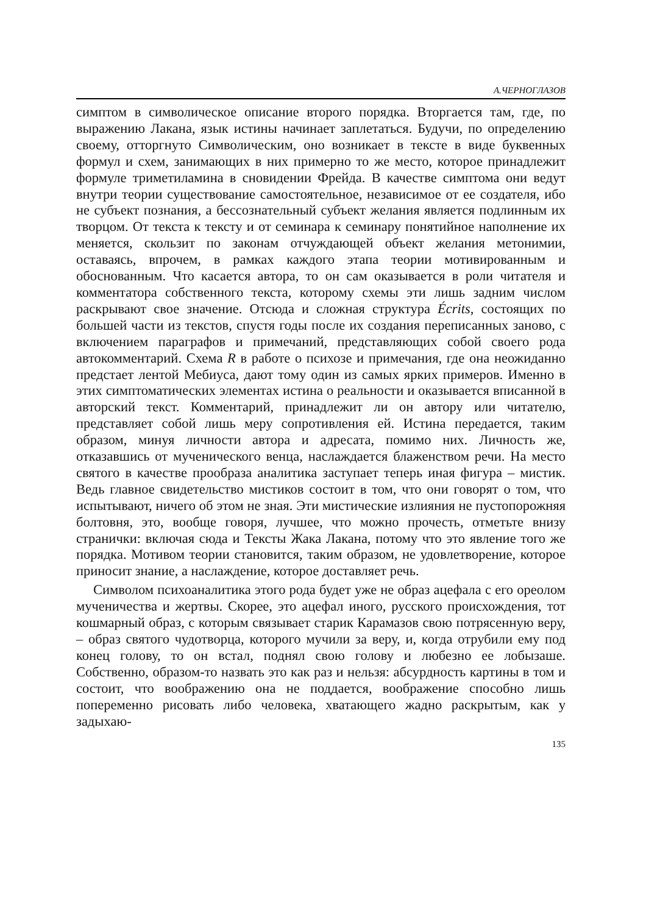А.ЧЕРНОГЛАЗОВ
симптом в символическое описание второго порядка. Вторгается там, где, по выражению Лакана, язык истины начинает заплетаться. Будучи, по определению своему, отторгнуто Символическим, оно возникает в тексте в виде буквенных формул и схем, занимающих в них примерно то же место, которое принадлежит формуле триметиламина в сновидении Фрейда. В качестве симптома они ведут внутри теории существование самостоятельное, независимое от ее создателя, ибо не субъект познания, а бессознательный субъект желания является подлинным их творцом. От текста к тексту и от семинара к семинару понятийное наполнение их меняется, скользит по законам отчуждающей объект желания метонимии, оставаясь, впрочем, в рамках каждого этапа теории мотивированным и обоснованным. Что касается автора, то он сам оказывается в роли читателя и комментатора собственного текста, которому схемы эти лишь задним числом раскрывают свое значение. Отсюда и сложная структура Écrits, состоящих по большей части из текстов, спустя годы после их создания переписанных заново, с включением параграфов и примечаний, представляющих собой своего рода автокомментарий. Схема R в работе о психозе и примечания, где она неожиданно предстает лентой Мебиуса, дают тому один из самых ярких примеров. Именно в этих симптоматических элементах истина о реальности и оказывается вписанной в авторский текст. Комментарий, принадлежит ли он автору или читателю, представляет собой лишь меру сопротивления ей. Истина передается, таким образом, минуя личности автора и адресата, помимо них. Личность же, отказавшись от мученического венца, наслаждается блаженством речи. На место святого в качестве прообраза аналитика заступает теперь иная фигура – мистик. Ведь главное свидетельство мистиков состоит в том, что они говорят о том, что испытывают, ничего об этом не зная. Эти мистические излияния не пустопорожняя болтовня, это, вообще говоря, лучшее, что можно прочесть, отметьте внизу странички: включая сюда и Тексты Жака Лакана, потому что это явление того же порядка. Мотивом теории становится, таким образом, не удовлетворение, которое приносит знание, а наслаждение, которое доставляет речь.
Символом психоаналитика этого рода будет уже не образ ацефала с его ореолом мученичества и жертвы. Скорее, это ацефал иного, русского происхождения, тот кошмарный образ, с которым связывает старик Карамазов свою потрясенную веру, – образ святого чудотворца, которого мучили за веру, и, когда отрубили ему под конец голову, то он встал, поднял свою голову и любезно ее лобызаше. Собственно, образом-то назвать это как раз и нельзя: абсурдность картины в том и состоит, что воображению она не поддается, воображение способно лишь попеременно рисовать либо человека, хватающего жадно раскрытым, как у задыхаю-
135